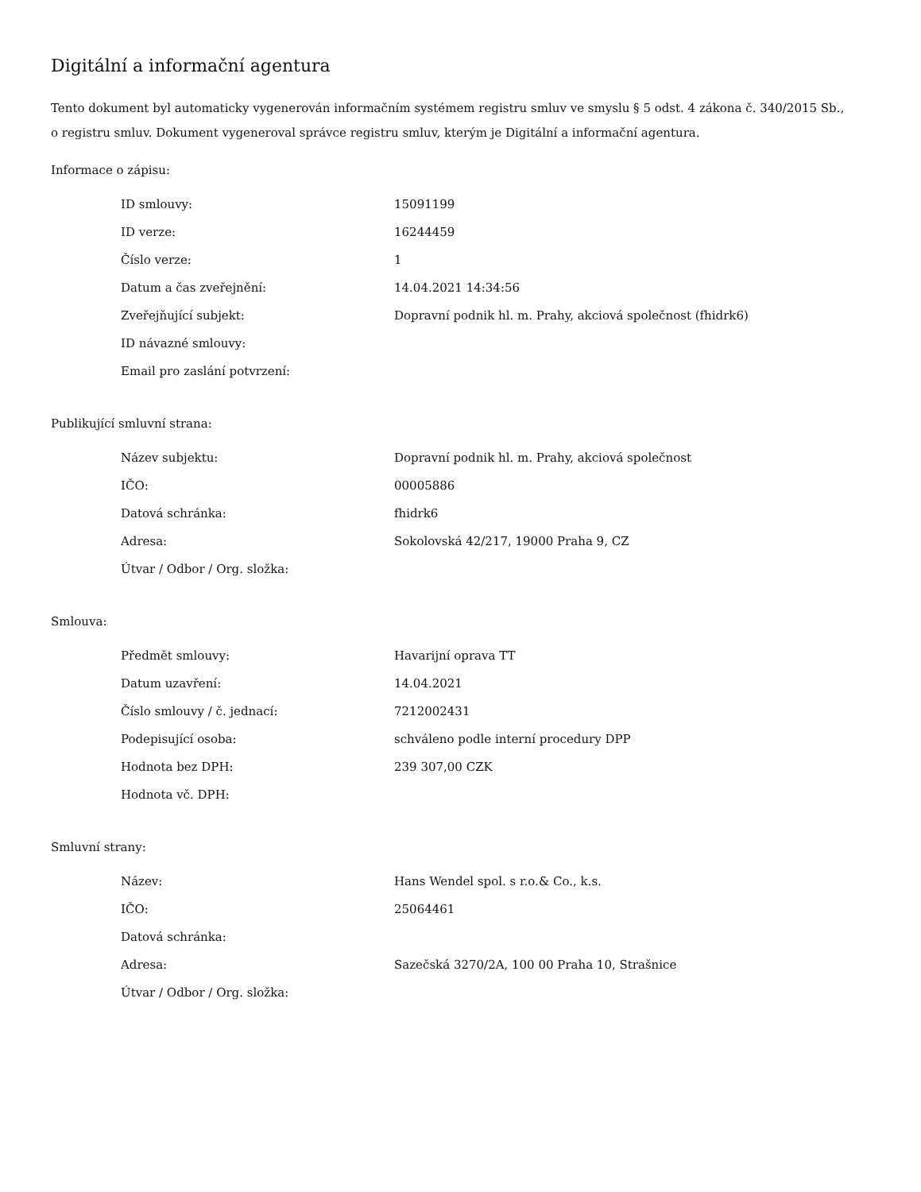Digitální a informační agentura
Tento dokument byl automaticky vygenerován informačním systémem registru smluv ve smyslu § 5 odst. 4 zákona č. 340/2015 Sb., o registru smluv. Dokument vygeneroval správce registru smluv, kterým je Digitální a informační agentura.
Informace o zápisu:
| ID smlouvy: | 15091199 |
| ID verze: | 16244459 |
| Číslo verze: | 1 |
| Datum a čas zveřejnění: | 14.04.2021 14:34:56 |
| Zveřejňující subjekt: | Dopravní podnik hl. m. Prahy, akciová společnost (fhidrk6) |
| ID návazné smlouvy: | |
| Email pro zaslání potvrzení: | |
Publikující smluvní strana:
| Název subjektu: | Dopravní podnik hl. m. Prahy, akciová společnost |
| IČO: | 00005886 |
| Datová schránka: | fhidrk6 |
| Adresa: | Sokolovská 42/217, 19000 Praha 9, CZ |
| Útvar / Odbor / Org. složka: | |
Smlouva:
| Předmět smlouvy: | Havarijní oprava TT |
| Datum uzavření: | 14.04.2021 |
| Číslo smlouvy / č. jednací: | 7212002431 |
| Podepisující osoba: | schváleno podle interní procedury DPP |
| Hodnota bez DPH: | 239 307,00 CZK |
| Hodnota vč. DPH: | |
Smluvní strany:
| Název: | Hans Wendel spol. s r.o.& Co., k.s. |
| IČO: | 25064461 |
| Datová schránka: | |
| Adresa: | Sazečská 3270/2A, 100 00 Praha 10, Strašnice |
| Útvar / Odbor / Org. složka: | |